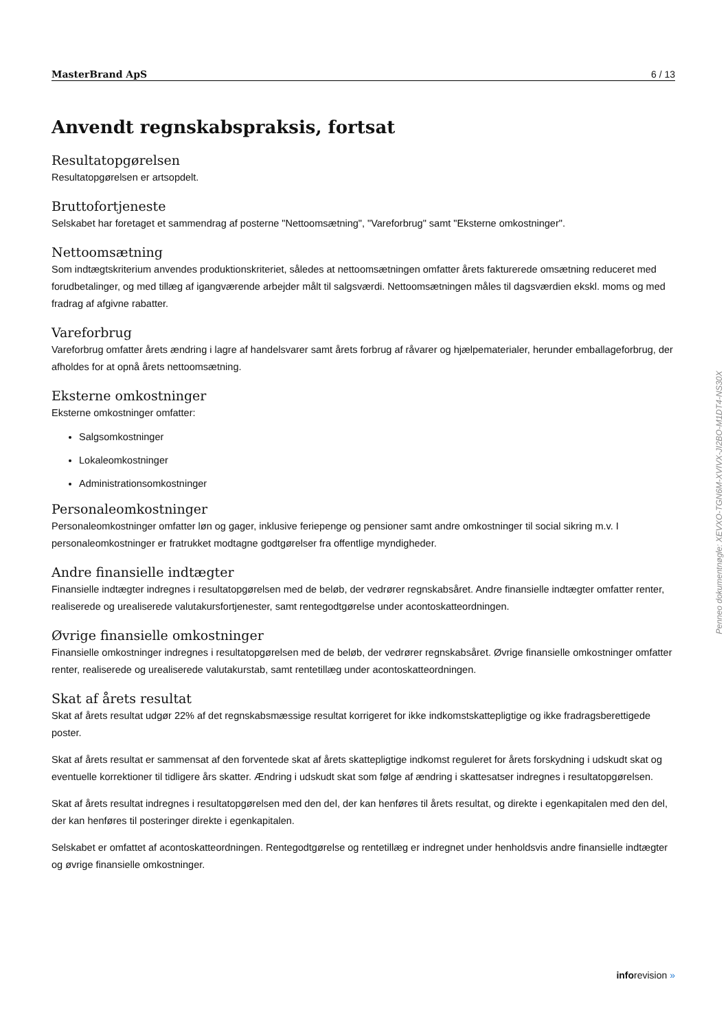MasterBrand ApS 6 / 13
Anvendt regnskabspraksis, fortsat
Resultatopgørelsen
Resultatopgørelsen er artsopdelt.
Bruttofortjeneste
Selskabet har foretaget et sammendrag af posterne "Nettoomsætning", "Vareforbrug" samt "Eksterne omkostninger".
Nettoomsætning
Som indtægtskriterium anvendes produktionskriteriet, således at nettoomsætningen omfatter årets fakturerede omsætning reduceret med forudbetalinger, og med tillæg af igangværende arbejder målt til salgsværdi. Nettoomsætningen måles til dagsværdien ekskl. moms og med fradrag af afgivne rabatter.
Vareforbrug
Vareforbrug omfatter årets ændring i lagre af handelsvarer samt årets forbrug af råvarer og hjælpematerialer, herunder emballageforbrug, der afholdes for at opnå årets nettoomsætning.
Eksterne omkostninger
Eksterne omkostninger omfatter:
Salgsomkostninger
Lokaleomkostninger
Administrationsomkostninger
Personaleomkostninger
Personaleomkostninger omfatter løn og gager, inklusive feriepenge og pensioner samt andre omkostninger til social sikring m.v. I personaleomkostninger er fratrukket modtagne godtgørelser fra offentlige myndigheder.
Andre finansielle indtægter
Finansielle indtægter indregnes i resultatopgørelsen med de beløb, der vedrører regnskabsåret. Andre finansielle indtægter omfatter renter, realiserede og urealiserede valutakursfortjenester, samt rentegodtgørelse under acontoskatteordningen.
Øvrige finansielle omkostninger
Finansielle omkostninger indregnes i resultatopgørelsen med de beløb, der vedrører regnskabsåret. Øvrige finansielle omkostninger omfatter renter, realiserede og urealiserede valutakurstab, samt rentetillæg under acontoskatteordningen.
Skat af årets resultat
Skat af årets resultat udgør 22% af det regnskabsmæssige resultat korrigeret for ikke indkomstskattepligtige og ikke fradragsberettigede poster.
Skat af årets resultat er sammensat af den forventede skat af årets skattepligtige indkomst reguleret for årets forskydning i udskudt skat og eventuelle korrektioner til tidligere års skatter. Ændring i udskudt skat som følge af ændring i skattesatser indregnes i resultatopgørelsen.
Skat af årets resultat indregnes i resultatopgørelsen med den del, der kan henføres til årets resultat, og direkte i egenkapitalen med den del, der kan henføres til posteringer direkte i egenkapitalen.
Selskabet er omfattet af acontoskatteordningen. Rentegodtgørelse og rentetillæg er indregnet under henholdsvis andre finansielle indtægter og øvrige finansielle omkostninger.
Penneo dokumentnøgle: XEVXO-TGN6M-XVIVX-JI2BO-M1DT4-NS30X
inforevision »